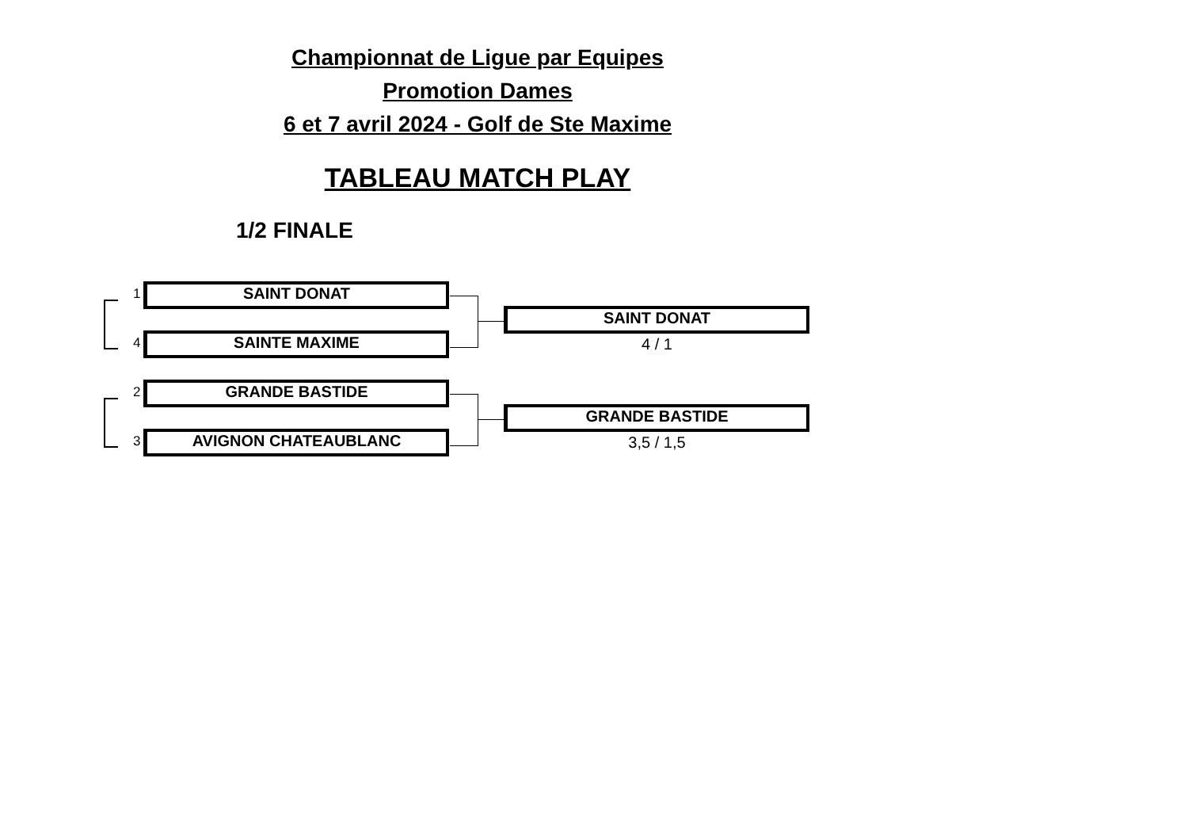Championnat de Ligue par Equipes
Promotion Dames
6 et 7 avril 2024 - Golf de Ste Maxime
TABLEAU MATCH PLAY
1/2 FINALE
1 SAINT DONAT
4 SAINTE MAXIME
SAINT DONAT
4 / 1
2 GRANDE BASTIDE
3 AVIGNON CHATEAUBLANC
GRANDE BASTIDE
3,5 / 1,5